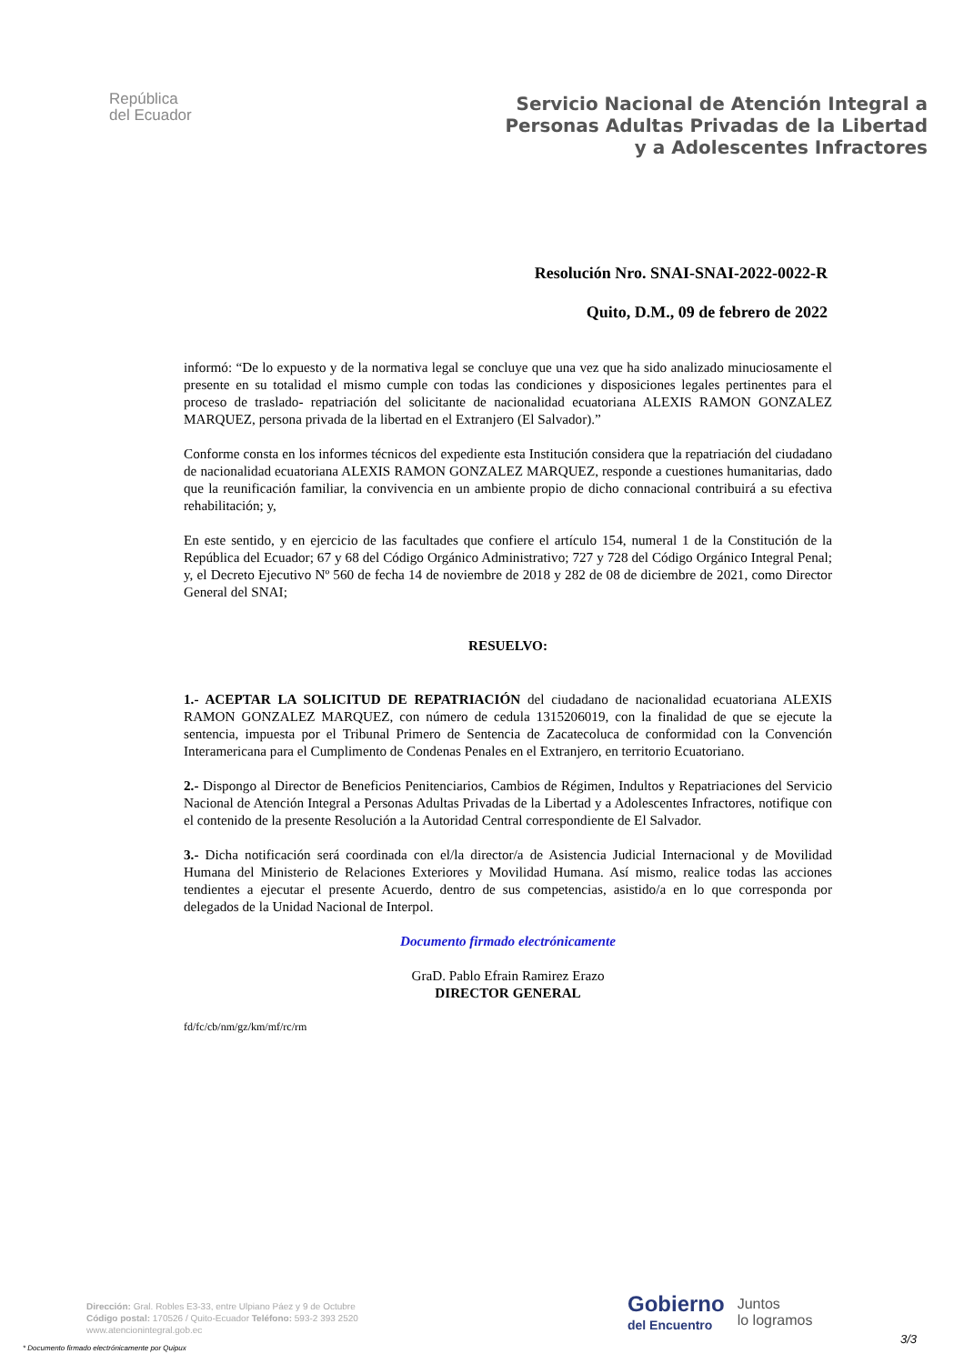República
del Ecuador
Servicio Nacional de Atención Integral a
Personas Adultas Privadas de la Libertad
y a Adolescentes Infractores
Resolución Nro. SNAI-SNAI-2022-0022-R
Quito, D.M., 09 de febrero de 2022
informó: “De lo expuesto y de la normativa legal se concluye que una vez que ha sido analizado minuciosamente el presente en su totalidad el mismo cumple con todas las condiciones y disposiciones legales pertinentes para el proceso de traslado- repatriación del solicitante de nacionalidad ecuatoriana ALEXIS RAMON GONZALEZ MARQUEZ, persona privada de la libertad en el Extranjero (El Salvador).”
Conforme consta en los informes técnicos del expediente esta Institución considera que la repatriación del ciudadano de nacionalidad ecuatoriana ALEXIS RAMON GONZALEZ MARQUEZ, responde a cuestiones humanitarias, dado que la reunificación familiar, la convivencia en un ambiente propio de dicho connacional contribuirá a su efectiva rehabilitación; y,
En este sentido, y en ejercicio de las facultades que confiere el artículo 154, numeral 1 de la Constitución de la República del Ecuador; 67 y 68 del Código Orgánico Administrativo; 727 y 728 del Código Orgánico Integral Penal; y, el Decreto Ejecutivo Nº 560 de fecha 14 de noviembre de 2018 y 282 de 08 de diciembre de 2021, como Director General del SNAI;
RESUELVO:
1.- ACEPTAR LA SOLICITUD DE REPATRIACIÓN del ciudadano de nacionalidad ecuatoriana ALEXIS RAMON GONZALEZ MARQUEZ, con número de cedula 1315206019, con la finalidad de que se ejecute la sentencia, impuesta por el Tribunal Primero de Sentencia de Zacatecoluca de conformidad con la Convención Interamericana para el Cumplimento de Condenas Penales en el Extranjero, en territorio Ecuatoriano.
2.- Dispongo al Director de Beneficios Penitenciarios, Cambios de Régimen, Indultos y Repatriaciones del Servicio Nacional de Atención Integral a Personas Adultas Privadas de la Libertad y a Adolescentes Infractores, notifique con el contenido de la presente Resolución a la Autoridad Central correspondiente de El Salvador.
3.- Dicha notificación será coordinada con el/la director/a de Asistencia Judicial Internacional y de Movilidad Humana del Ministerio de Relaciones Exteriores y Movilidad Humana. Así mismo, realice todas las acciones tendientes a ejecutar el presente Acuerdo, dentro de sus competencias, asistido/a en lo que corresponda por delegados de la Unidad Nacional de Interpol.
Documento firmado electrónicamente
GraD. Pablo Efrain Ramirez Erazo
DIRECTOR GENERAL
fd/fc/cb/nm/gz/km/mf/rc/rm
Dirección: Gral. Robles E3-33, entre Ulpiano Páez y 9 de Octubre
Código postal: 170526 / Quito-Ecuador Teléfono: 593-2 393 2520
www.atencionintegral.gob.ec
* Documento firmado electrónicamente por Quipux
Gobierno
del Encuentro
Juntos
lo logramos
3/3